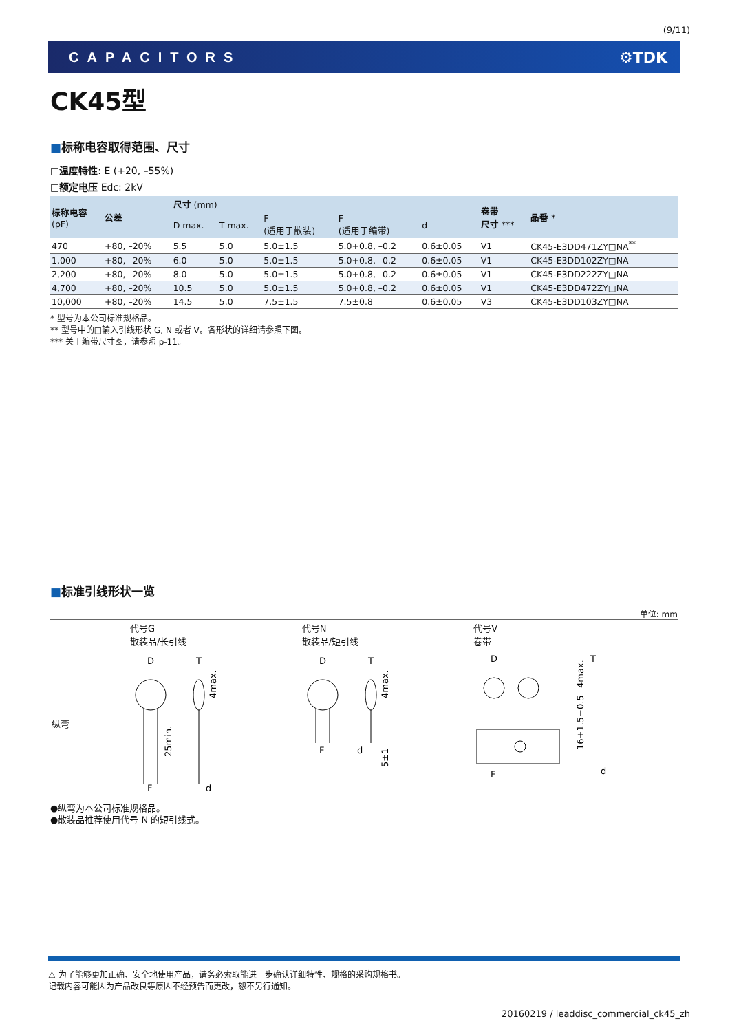(9/11)
CAPACITORS ⚙TDK
CK45型
■标称电容取得范围、尺寸
□温度特性: E (+20, –55%)
□额定电压 Edc: 2kV
| 标称电容 (pF) | 公差 | 尺寸 (mm) | | | | | 卷带 尺寸 *** | 品番 * |
| --- | --- | --- | --- | --- | --- | --- | --- | --- |
| | | D max. | T max. | F (适用于散装) | F (适用于编带) | d | | |
| 470 | +80, –20% | 5.5 | 5.0 | 5.0±1.5 | 5.0+0.8, –0.2 | 0.6±0.05 | V1 | CK45-E3DD471ZY□NA<sup>**</sup> |
| 1,000 | +80, –20% | 6.0 | 5.0 | 5.0±1.5 | 5.0+0.8, –0.2 | 0.6±0.05 | V1 | CK45-E3DD102ZY□NA |
| 2,200 | +80, –20% | 8.0 | 5.0 | 5.0±1.5 | 5.0+0.8, –0.2 | 0.6±0.05 | V1 | CK45-E3DD222ZY□NA |
| 4,700 | +80, –20% | 10.5 | 5.0 | 5.0±1.5 | 5.0+0.8, –0.2 | 0.6±0.05 | V1 | CK45-E3DD472ZY□NA |
| 10,000 | +80, –20% | 14.5 | 5.0 | 7.5±1.5 | 7.5±0.8 | 0.6±0.05 | V3 | CK45-E3DD103ZY□NA |
* 型号为本公司标准规格品。
** 型号中的□输入引线形状 G, N 或者 V。各形状的详细请参照下图。
*** 关于编带尺寸图，请参照 p-11。
■标准引线形状一览
单位: mm
| | 代号G 散装品/长引线 | 代号N 散装品/短引线 | 代号V 卷带 |
| 纵弯 | D F 25min. T d 4max. | D F T d 4max. 5±1 | D F T d 4max. 16+1.5−0.5 |
●纵弯为本公司标准规格品。
●散装品推荐使用代号 N 的短引线式。
⚠ 为了能够更加正确、安全地使用产品，请务必索取能进一步确认详细特性、规格的采购规格书。
记载内容可能因为产品改良等原因不经预告而更改，恕不另行通知。
20160219 / leaddisc_commercial_ck45_zh